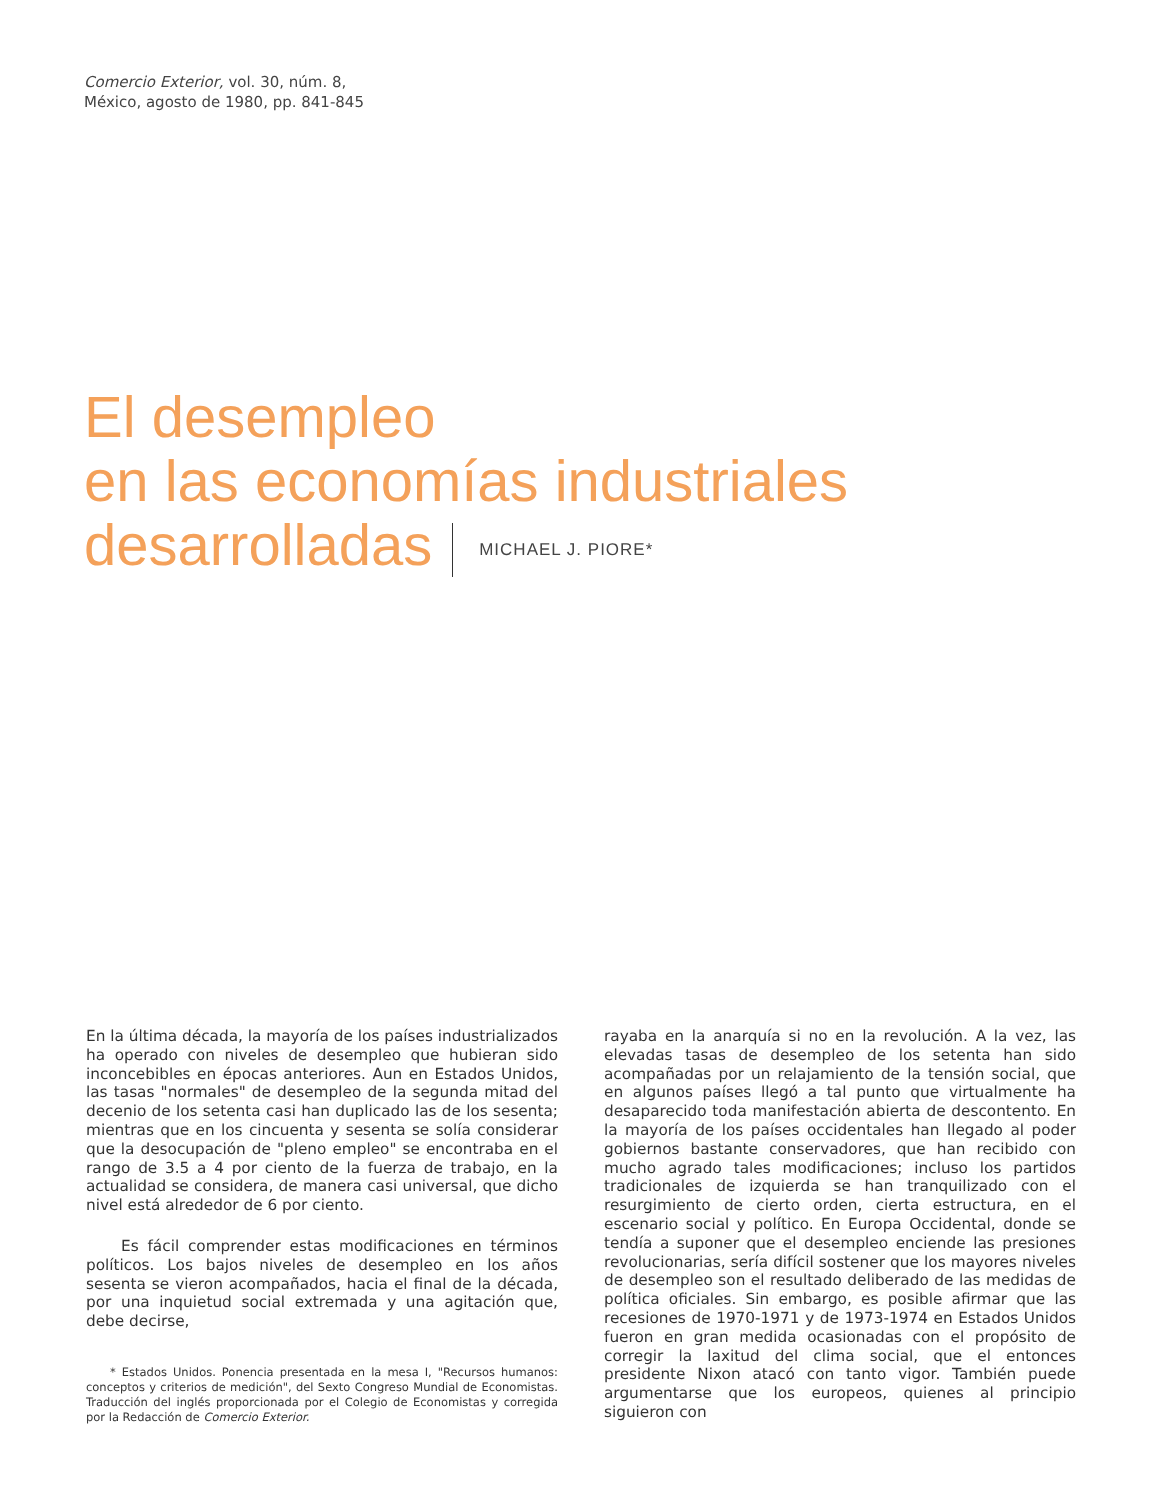Comercio Exterior, vol. 30, núm. 8,
México, agosto de 1980, pp. 841-845
El desempleo
en las economías industriales
desarrolladas MICHAEL J. PIORE*
En la última década, la mayoría de los países industrializados ha operado con niveles de desempleo que hubieran sido inconcebibles en épocas anteriores. Aun en Estados Unidos, las tasas "normales" de desempleo de la segunda mitad del decenio de los setenta casi han duplicado las de los sesenta; mientras que en los cincuenta y sesenta se solía considerar que la desocupación de "pleno empleo" se encontraba en el rango de 3.5 a 4 por ciento de la fuerza de trabajo, en la actualidad se considera, de manera casi universal, que dicho nivel está alrededor de 6 por ciento.
Es fácil comprender estas modificaciones en términos políticos. Los bajos niveles de desempleo en los años sesenta se vieron acompañados, hacia el final de la década, por una inquietud social extremada y una agitación que, debe decirse,
* Estados Unidos. Ponencia presentada en la mesa I, "Recursos humanos: conceptos y criterios de medición", del Sexto Congreso Mundial de Economistas. Traducción del inglés proporcionada por el Colegio de Economistas y corregida por la Redacción de Comercio Exterior.
rayaba en la anarquía si no en la revolución. A la vez, las elevadas tasas de desempleo de los setenta han sido acompañadas por un relajamiento de la tensión social, que en algunos países llegó a tal punto que virtualmente ha desaparecido toda manifestación abierta de descontento. En la mayoría de los países occidentales han llegado al poder gobiernos bastante conservadores, que han recibido con mucho agrado tales modificaciones; incluso los partidos tradicionales de izquierda se han tranquilizado con el resurgimiento de cierto orden, cierta estructura, en el escenario social y político. En Europa Occidental, donde se tendía a suponer que el desempleo enciende las presiones revolucionarias, sería difícil sostener que los mayores niveles de desempleo son el resultado deliberado de las medidas de política oficiales. Sin embargo, es posible afirmar que las recesiones de 1970-1971 y de 1973-1974 en Estados Unidos fueron en gran medida ocasionadas con el propósito de corregir la laxitud del clima social, que el entonces presidente Nixon atacó con tanto vigor. También puede argumentarse que los europeos, quienes al principio siguieron con